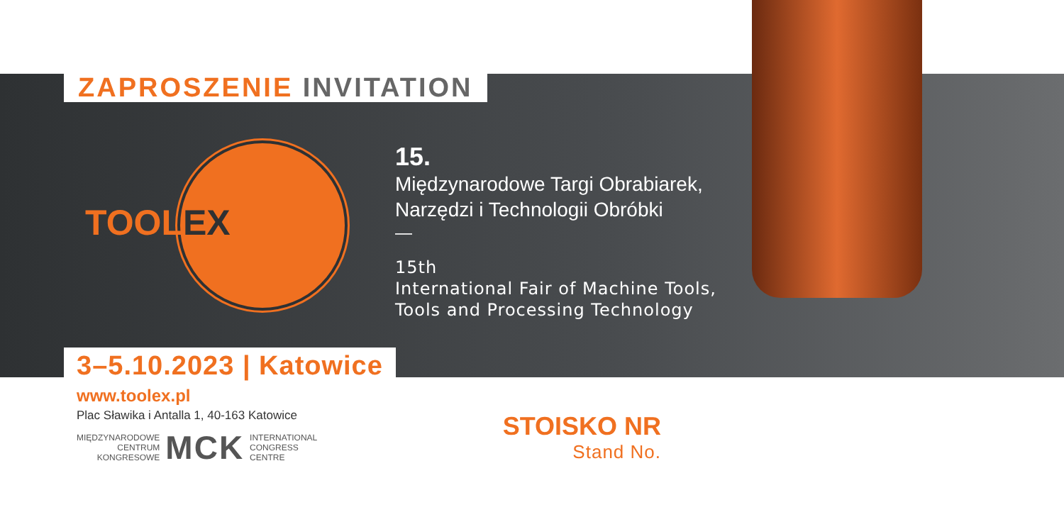ZAPROSZENIE INVITATION
TOOLEX
15.
Międzynarodowe Targi Obrabiarek,
Narzędzi i Technologii Obróbki
—
15th
International Fair of Machine Tools,
Tools and Processing Technology
3–5.10.2023 | Katowice
www.toolex.pl
Plac Sławika i Antalla 1, 40-163 Katowice
MIĘDZYNARODOWE
CENTRUM
KONGRESOWE
MCK
INTERNATIONAL
CONGRESS
CENTRE
STOISKO NR
Stand No.